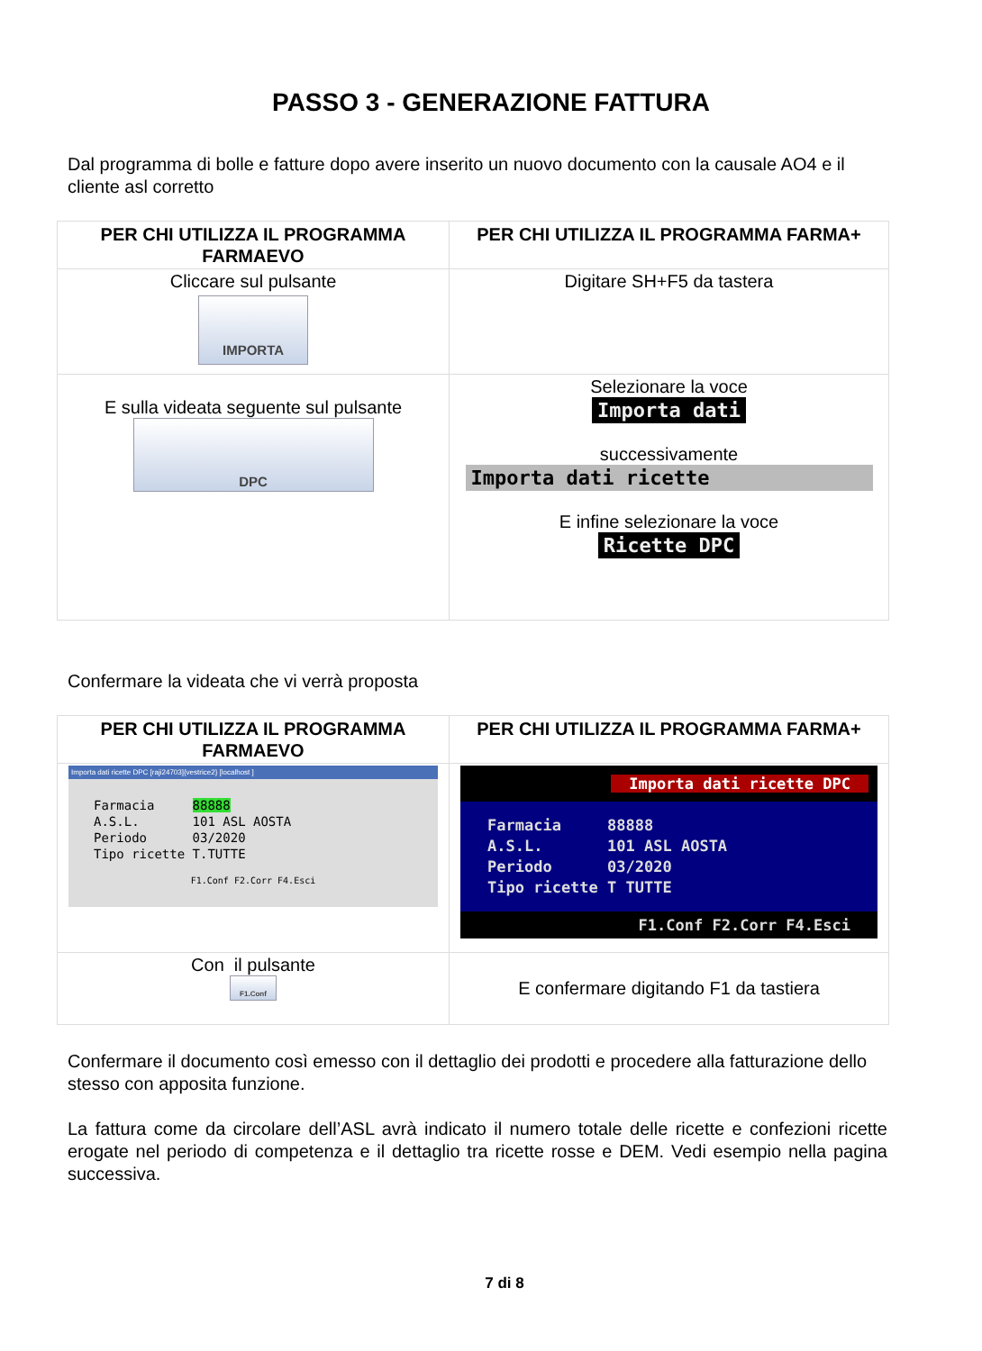PASSO 3 - GENERAZIONE FATTURA
Dal programma di bolle e fatture dopo avere inserito un nuovo documento con la causale AO4 e il cliente asl corretto
| PER CHI UTILIZZA IL PROGRAMMA FARMAEVO | PER CHI UTILIZZA IL PROGRAMMA FARMA+ |
| --- | --- |
| Cliccare sul pulsante IMPORTA | Digitare SH+F5 da tastera |
| E sulla videata seguente sul pulsante DPC | Selezionare la voce Importa dati successivamente Importa dati ricette E infine selezionare la voce Ricette DPC |
Confermare la videata che vi verrà proposta
| PER CHI UTILIZZA IL PROGRAMMA FARMAEVO | PER CHI UTILIZZA IL PROGRAMMA FARMA+ |
| --- | --- |
| Importa dati ricette DPC [raji24703]{vestrice2} [localhost ] Farmacia 88888 A.S.L. 101 ASL AOSTA Periodo 03/2020 Tipo ricette T.TUTTE F1.Conf F2.Corr F4.Esci | Importa dati ricette DPC Farmacia 88888 A.S.L. 101 ASL AOSTA Periodo 03/2020 Tipo ricette T TUTTE F1.Conf F2.Corr F4.Esci |
| Con il pulsante F1.Conf | E confermare digitando F1 da tastiera |
Confermare il documento così emesso con il dettaglio dei prodotti e procedere alla fatturazione dello stesso con apposita funzione.
La fattura come da circolare dell’ASL avrà indicato il numero totale delle ricette e confezioni ricette erogate nel periodo di competenza e il dettaglio tra ricette rosse e DEM. Vedi esempio nella pagina successiva.
7 di 8